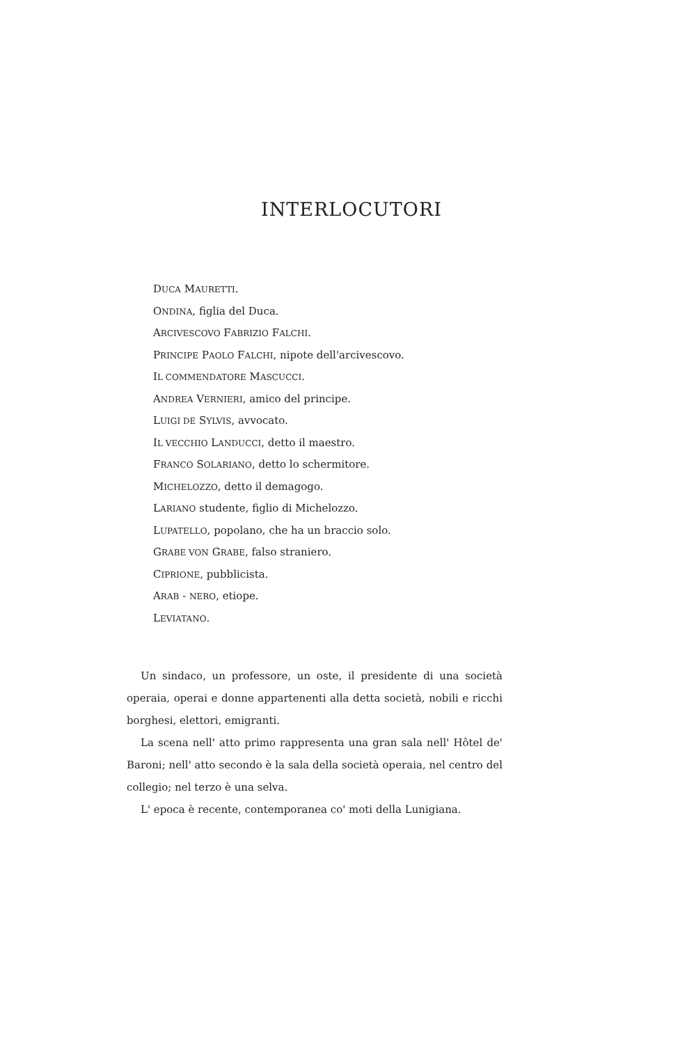INTERLOCUTORI
DUCA MAURETTI.
ONDINA, figlia del Duca.
ARCIVESCOVO FABRIZIO FALCHI.
PRINCIPE PAOLO FALCHI, nipote dell'arcivescovo.
IL COMMENDATORE MASCUCCI.
ANDREA VERNIERI, amico del principe.
LUIGI DE SYLVIS, avvocato.
IL VECCHIO LANDUCCI, detto il maestro.
FRANCO SOLARIANO, detto lo schermitore.
MICHELOZZO, detto il demagogo.
LARIANO studente, figlio di Michelozzo.
LUPATELLO, popolano, che ha un braccio solo.
GRABE VON GRABE, falso straniero.
CIPRIONE, pubblicista.
ARAB - NERO, etiope.
LEVIATANO.
Un sindaco, un professore, un oste, il presidente di una società operaia, operai e donne appartenenti alla detta società, nobili e ricchi borghesi, elettori, emigranti.
La scena nell' atto primo rappresenta una gran sala nell' Hôtel de' Baroni; nell' atto secondo è la sala della società operaia, nel centro del collegio; nel terzo è una selva.
L' epoca è recente, contemporanea co' moti della Lunigiana.